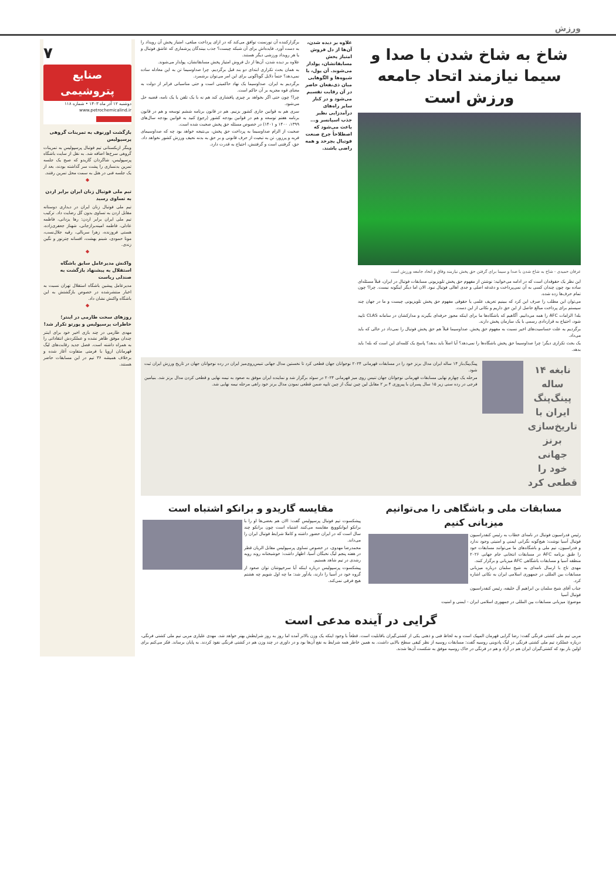ورزش
شاخ به شاخ شدن با صدا و سیما نیازمند اتحاد جامعه ورزش است
عرفان حمیدی - شاخ به شاخ شدن با صدا و سیما برای گرفتن حق پخش نیازمند وفاق و اتحاد جامعه ورزش است
این نظر یک حقوقدان است که در ادامه می‌خوانید: نوشتن از مفهوم حق پخش تلویزیونی مسابقات فوتبال در ایران، قبلاً مسئله‌ای ساده بود چون چندان کسی به آن نمی‌پرداخت و دغدغه اصلی و جدی اهالی فوتبال نبود. الان اما دیگر اینگونه نیست. چرا؟ چون تمام حرف‌ها زده شده.
می‌توان این مطلب را صرف این کرد که ببینیم تعریف علمی یا حقوقی مفهوم حق پخش تلویزیونی چیست و ما در جهان چند سیستم برای پرداخت مبالغ حاصل از این حق داریم و نکاتی از این دست.
بله! الزامات AFC را همه می‌دانیم. آگاهیم که باشگاه‌ها ما برای اینکه مجوز حرفه‌ای بگیرند و مدارکشان در سامانه CLAS تایید شود، احتیاج به قراردادی رسمی با یک سازمان پخش دارند.
برگردیم به علت حساسیت‌های اخیر نسبت به مفهوم حق پخش. صداوسیما قبلاً هم حق پخش فوتبال را نمی‌داد در حالی که باید می‌داد.
یک بحث تکراری دیگر؛ چرا صداوسیما حق پخش باشگاه‌ها را نمی‌دهد؟ آیا اصلاً باید بدهد؟ پاسخ یک کلمه‌ای این است که بله! باید بدهد.
علاوه بر دیده شدن، آن‌ها از دل فروش امتیاز پخش مسابقاتشان، پولدار می‌شوند. آن پول، با شیوه‌ها و الگوهایی میان ذی‌نفعان حاضر در آن رقابت تقسیم می‌شود و در کنار سایر راه‌های درآمدزایی نظیر جذب اسپانسر و... باعث می‌شود که اصطلاحاً چرخ صنعت فوتبال بچرخد و همه راضی باشند.
برگزارکننده آن تورنمنت توافق می‌کند که در ازای پرداخت مبلغی، امتیاز پخش آن رویداد را به دست آورد. فایده‌اش برای آن شبکه چیست؟ جذب بینندگان پرشماری که عاشق فوتبال و یا هر رویداد ورزشی دیگر هستند.
علاوه بر دیده شدن، آن‌ها از دل فروش امتیاز پخش مسابقاتشان، پولدار می‌شوند.
به همان بحث تکراری ابتدای دو بند قبل برگردیم. چرا صداوسیما تن به این معادله ساده نمی‌دهد؟ حتماً دلایل گوناگونی برای این امر می‌توان برشمرد.
برگردیم به ایران. صداوسیما یک نهاد حاکمیتی است و حتی مناسباتی فراتر از دولت به معنای قوه مجریه بر آن حاکم است.
چرا؟ چون حتی اگر بخواهد بر چیزی پافشاری کند هم نه با یک تلفن یا یک نامه، قضیه حل می‌شود.
سری هم به قوانین جاری کشور بزنیم. هم در قانون برنامه ششم توسعه و هم در قانون برنامه هفتم توسعه و هم در قوانین بودجه کشور (رجوع کنید به قوانین بودجه سال‌های ۱۳۹۹، ۱۴۰۰ و ۱۴۰۱) در خصوص مسئله حق پخش صحبت شده است.
صحبت از الزام صداوسیما به پرداخت حق پخش، بی‌نتیجه خواهد بود چه که صداوسیمای فربه و پرزور، تن به تبعیت از حرف قانونی و بر حق به بدنه نحیف ورزش کشور نخواهد داد. حق، گرفتنی است و گرفتنش، احتیاج به قدرت دارد.
نابغه ۱۴ ساله پینگ‌پنگ ایران با تاریخ‌سازی برنز جهانی خود را قطعی کرد
پینگ‌پنگ‌باز ۱۴ ساله ایران مدال برنز خود را در مسابقات قهرمانی ۲۰۲۴ نوجوانان جهان قطعی کرد تا نخستین مدال جهانی تنیس‌روی‌میز ایران در رده نوجوانان جهان در تاریخ ورزش ایران ثبت شود.
مرحله یک چهارم نهایی مسابقات قهرمانی نوجوانان جهان تنیس روی میز قهرمانی ۲۰۲۴ در سوئد برگزار شد و نماینده ایران موفق به صعود به نیمه نهایی و قطعی کردن مدال برنز شد. بنیامین فرجی در رده سنی زیر ۱۵ سال پسران با پیروزی ۴ بر ۲ مقابل لین چین تینگ از چین تایپه ضمن قطعی نمودن مدال برنز خود راهی مرحله نیمه نهایی شد.
مسابقات ملی و باشگاهی را می‌توانیم میزبانی کنیم
رئیس فدراسیون فوتبال در نامه‌ای خطاب به رئیس کنفدراسیون فوتبال آسیا نوشت: هیچ‌گونه نگرانی ایمنی و امنیتی وجود ندارد و فدراسیون، تیم ملی و باشگاه‌های ما می‌توانند مسابقات خود را طبق برنامه AFC در مسابقات انتخابی جام جهانی ۲۰۲۶ منطقه آسیا و مسابقات باشگاهی AFC میزبانی و برگزار کنند.
مهدی تاج با ارسال نامه‌ای به شیخ سلمان درباره میزبانی مسابقات بین المللی در جمهوری اسلامی ایران به نکاتی اشاره کرد.
جناب آقای شیخ سلمان بن ابراهیم آل خلیفه، رئیس کنفدراسیون فوتبال آسیا
موضوع: میزبانی مسابقات بین المللی در جمهوری اسلامی ایران - ایمنی و امنیت
مقایسه گاریدو و برانکو اشتباه است
پیشکسوت تیم فوتبال پرسپولیس گفت: الان هم بعضی‌ها او را با برانکو ایوانکوویچ مقایسه می‌کنند اشتباه است چون برانکو چند سال است که در ایران حضور داشته و کاملا شرایط فوتبال ایران را می‌داند.
محمدرضا مهدوی، در خصوص تساوی پرسپولیس مقابل الریان قطر در هفته پنجم لیگ نخبگان آسیا، اظهار داشت: خوشبختانه روند روبه رشدی در تیم شاهد هستیم.
پیشکسوت پرسپولیس درباره اینکه آیا سرخپوشان توان صعود از گروه خود در آسیا را دارند، یادآور شد: ما چه اول شویم چه هشتم هیچ فرقی نمی‌کند.
گرایی در آینده مدعی است
مربی تیم ملی کشتی فرنگی گفت: رضا گرایی قهرمان المپیک است و به لحاظ فنی و ذهنی یکی از کشتی‌گیران باقابلیت است. قطعاً با وجود اینکه یک وزن بالاتر آمده اما روز به روز شرایطش بهتر خواهد شد. مهدی علیاری مربی تیم ملی کشتی فرنگی، درباره عملکرد تیم ملی کشتی فرنگی در لیگ پادوبنی روسیه گفت: مسابقات روسیه از نظر کیفی سطح بالایی داشت. به همین خاطر همه شرایط به نفع آن‌ها بود و در داوری در چند وزن هم در کشتی فرنگی نفوذ کردند. به پایان برساند. فکر می‌کنم برای اولین بار بود که کشتی‌گیران ایران هم در آزاد و هم در فرنگی در خاک روسیه موفق به شکست آن‌ها شدند.
۷
صنایع پتروشیمی
دوشنبه ۱۲ آذر ماه ۱۴۰۳ • شماره ۱۱۸
www.petrochemicalind.ir
بازگشت اورنوف به تمرینات گروهی پرسپولیس
وینگر ازبکستانی تیم فوتبال پرسپولیس به تمرینات گروهی سرخ‌ها اضافه شد. به نقل از سایت باشگاه پرسپولیس، شاگردان گاریدو که صبح یک جلسه تمرین بدنسازی را پشت سر گذاشته بودند، بعد از یک جلسه فنی در هتل به سمت محل تمرین رفتند.
◆
تیم ملی فوتبال زنان ایران برابر اردن به تساوی رسید
تیم ملی فوتبال زنان ایران در دیداری دوستانه مقابل اردن به تساوی بدون گل رضایت داد. ترکیب تیم ملی ایران برابر اردن: رها یزدانی، فاطمه عادلی، فاطمه امینه‌برازجانی، شهناز جعفری‌زاده، هستی فروزنده، زهرا سربالی، رقیه جلال‌نسب، مونا حمودی، شبنم بهشت، افسانه چترنور و نگین زندی.
◆
واکنش مدیرعامل سابق باشگاه استقلال به پیشنهاد بازگشت به صندلی ریاست
مدیرعامل پیشین باشگاه استقلال تهران نسبت به اخبار منتشرشده در خصوص بازگشتش به این باشگاه واکنش نشان داد.
◆
روزهای سخت طارمی در اینتر؛ خاطرات پرسپولیس و پورتو تکرار شد!
مهدی طارمی در چند بازی اخیر خود برای اینتر چندان موفق ظاهر نشده و عملکردش انتقاداتی را به همراه داشته است. فصل جدید رقابت‌های لیگ قهرمانان اروپا با فرمتی متفاوت آغاز شده و برخلاف همیشه ۳۶ تیم در این مسابقات حاضر هستند.